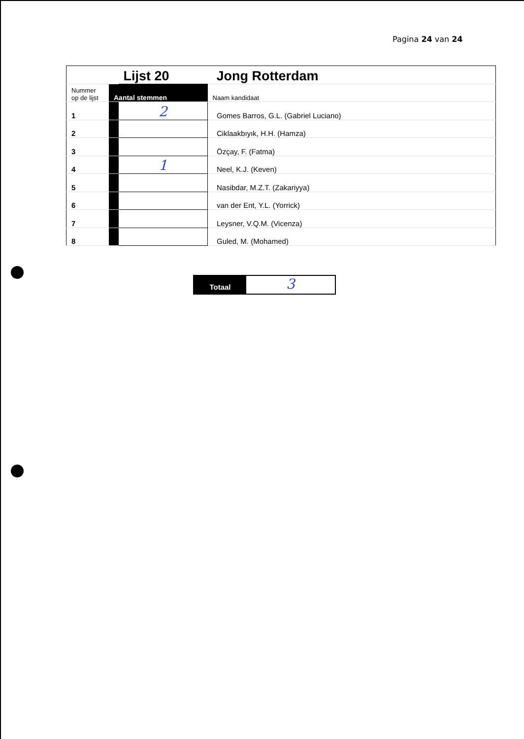Pagina 24 van 24
| | | Lijst 20 | Jong Rotterdam |
| Nummer op de lijst | Aantal stemmen | | Naam kandidaat |
| 1 | | 2 | Gomes Barros, G.L. (Gabriel Luciano) |
| 2 | | | Ciklaakbıyık, H.H. (Hamza) |
| 3 | | | Özçay, F. (Fatma) |
| 4 | | 1 | Neel, K.J. (Keven) |
| 5 | | | Nasibdar, M.Z.T. (Zakariyya) |
| 6 | | | van der Ent, Y.L. (Yorrick) |
| 7 | | | Leysner, V.Q.M. (Vicenza) |
| 8 | | | Guled, M. (Mohamed) |
Totaal
3